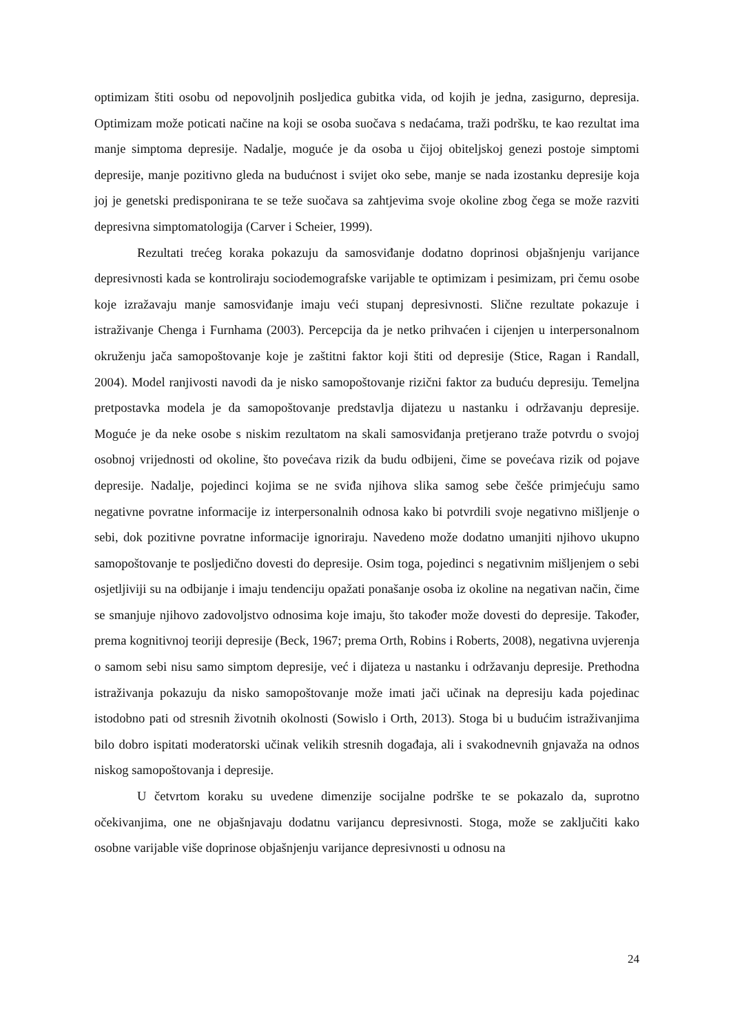optimizam štiti osobu od nepovoljnih posljedica gubitka vida, od kojih je jedna, zasigurno, depresija. Optimizam može poticati načine na koji se osoba suočava s nedaćama, traži podršku, te kao rezultat ima manje simptoma depresije. Nadalje, moguće je da osoba u čijoj obiteljskoj genezi postoje simptomi depresije, manje pozitivno gleda na budućnost i svijet oko sebe, manje se nada izostanku depresije koja joj je genetski predisponirana te se teže suočava sa zahtjevima svoje okoline zbog čega se može razviti depresivna simptomatologija (Carver i Scheier, 1999).
Rezultati trećeg koraka pokazuju da samosviđanje dodatno doprinosi objašnjenju varijance depresivnosti kada se kontroliraju sociodemografske varijable te optimizam i pesimizam, pri čemu osobe koje izražavaju manje samosviđanje imaju veći stupanj depresivnosti. Slične rezultate pokazuje i istraživanje Chenga i Furnhama (2003). Percepcija da je netko prihvaćen i cijenjen u interpersonalnom okruženju jača samopoštovanje koje je zaštitni faktor koji štiti od depresije (Stice, Ragan i Randall, 2004). Model ranjivosti navodi da je nisko samopoštovanje rizični faktor za buduću depresiju. Temeljna pretpostavka modela je da samopoštovanje predstavlja dijatezu u nastanku i održavanju depresije. Moguće je da neke osobe s niskim rezultatom na skali samosviđanja pretjerano traže potvrdu o svojoj osobnoj vrijednosti od okoline, što povećava rizik da budu odbijeni, čime se povećava rizik od pojave depresije. Nadalje, pojedinci kojima se ne sviđa njihova slika samog sebe češće primjećuju samo negativne povratne informacije iz interpersonalnih odnosa kako bi potvrdili svoje negativno mišljenje o sebi, dok pozitivne povratne informacije ignoriraju. Navedeno može dodatno umanjiti njihovo ukupno samopoštovanje te posljedično dovesti do depresije. Osim toga, pojedinci s negativnim mišljenjem o sebi osjetljiviji su na odbijanje i imaju tendenciju opažati ponašanje osoba iz okoline na negativan način, čime se smanjuje njihovo zadovoljstvo odnosima koje imaju, što također može dovesti do depresije. Također, prema kognitivnoj teoriji depresije (Beck, 1967; prema Orth, Robins i Roberts, 2008), negativna uvjerenja o samom sebi nisu samo simptom depresije, već i dijateza u nastanku i održavanju depresije. Prethodna istraživanja pokazuju da nisko samopoštovanje može imati jači učinak na depresiju kada pojedinac istodobno pati od stresnih životnih okolnosti (Sowislo i Orth, 2013). Stoga bi u budućim istraživanjima bilo dobro ispitati moderatorski učinak velikih stresnih događaja, ali i svakodnevnih gnjavaža na odnos niskog samopoštovanja i depresije.
U četvrtom koraku su uvedene dimenzije socijalne podrške te se pokazalo da, suprotno očekivanjima, one ne objašnjavaju dodatnu varijancu depresivnosti. Stoga, može se zaključiti kako osobne varijable više doprinose objašnjenju varijance depresivnosti u odnosu na
24